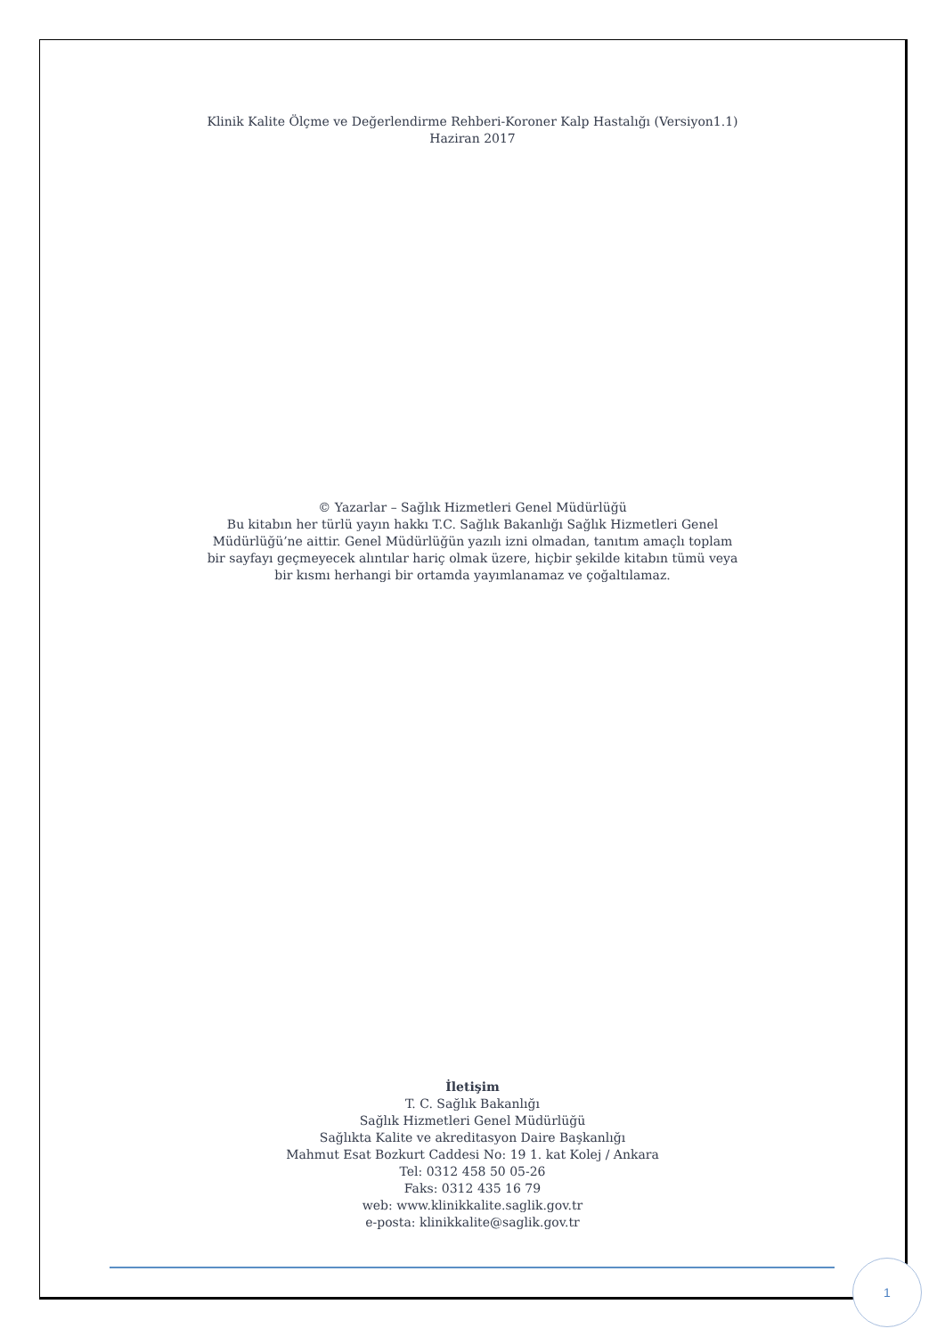Klinik Kalite Ölçme ve Değerlendirme Rehberi-Koroner Kalp Hastalığı (Versiyon1.1)
Haziran 2017
© Yazarlar – Sağlık Hizmetleri Genel Müdürlüğü
Bu kitabın her türlü yayın hakkı T.C. Sağlık Bakanlığı Sağlık Hizmetleri Genel
Müdürlüğü’ne aittir. Genel Müdürlüğün yazılı izni olmadan, tanıtım amaçlı toplam
bir sayfayı geçmeyecek alıntılar hariç olmak üzere, hiçbir şekilde kitabın tümü veya
bir kısmı herhangi bir ortamda yayımlanamaz ve çoğaltılamaz.
İletişim
T. C. Sağlık Bakanlığı
Sağlık Hizmetleri Genel Müdürlüğü
Sağlıkta Kalite ve akreditasyon Daire Başkanlığı
Mahmut Esat Bozkurt Caddesi No: 19 1. kat Kolej / Ankara
Tel: 0312 458 50 05-26
Faks: 0312 435 16 79
web: www.klinikkalite.saglik.gov.tr
e-posta: klinikkalite@saglik.gov.tr
1